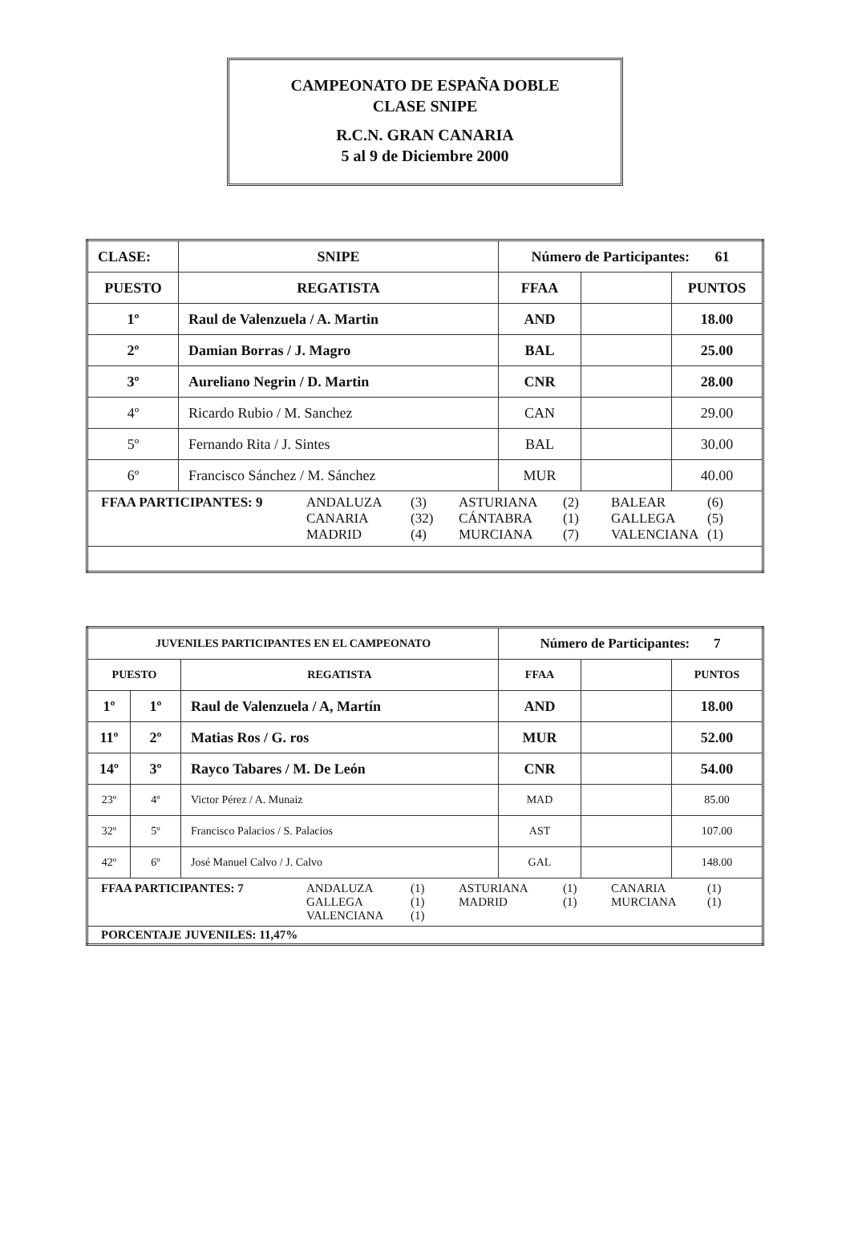CAMPEONATO DE ESPAÑA DOBLE
CLASE SNIPE
R.C.N. GRAN CANARIA
5 al 9 de Diciembre 2000
| CLASE: | SNIPE | Número de Participantes: 61 | | |
| PUESTO | REGATISTA | FFAA | | PUNTOS |
| 1º | Raul de Valenzuela / A. Martin | AND | | 18.00 |
| 2º | Damian Borras / J. Magro | BAL | | 25.00 |
| 3º | Aureliano Negrin / D. Martin | CNR | | 28.00 |
| 4º | Ricardo Rubio / M. Sanchez | CAN | | 29.00 |
| 5º | Fernando Rita / J. Sintes | BAL | | 30.00 |
| 6º | Francisco Sánchez / M. Sánchez | MUR | | 40.00 |
| FFAA PARTICIPANTES: 9 ANDALUZA (3) ASTURIANA (2) BALEAR (6) CANARIA (32) CÁNTABRA (1) GALLEGA (5) MADRID (4) MURCIANA (7) VALENCIANA (1) | | | | |
| JUVENILES PARTICIPANTES EN EL CAMPEONATO | | | Número de Participantes: 7 | | |
| PUESTO | | REGATISTA | FFAA | | PUNTOS |
| 1º | 1º | Raul de Valenzuela / A, Martín | AND | | 18.00 |
| 11º | 2º | Matias Ros / G. ros | MUR | | 52.00 |
| 14º | 3º | Rayco Tabares / M. De León | CNR | | 54.00 |
| 23º | 4º | Victor Pérez / A. Munaiz | MAD | | 85.00 |
| 32º | 5º | Francisco Palacios / S. Palacios | AST | | 107.00 |
| 42º | 6º | José Manuel Calvo / J. Calvo | GAL | | 148.00 |
| FFAA PARTICIPANTES: 7 ANDALUZA (1) ASTURIANA (1) CANARIA (1) GALLEGA (1) MADRID (1) MURCIANA (1) VALENCIANA (1) | | | | | |
| PORCENTAJE JUVENILES: 11,47% | | | | | |